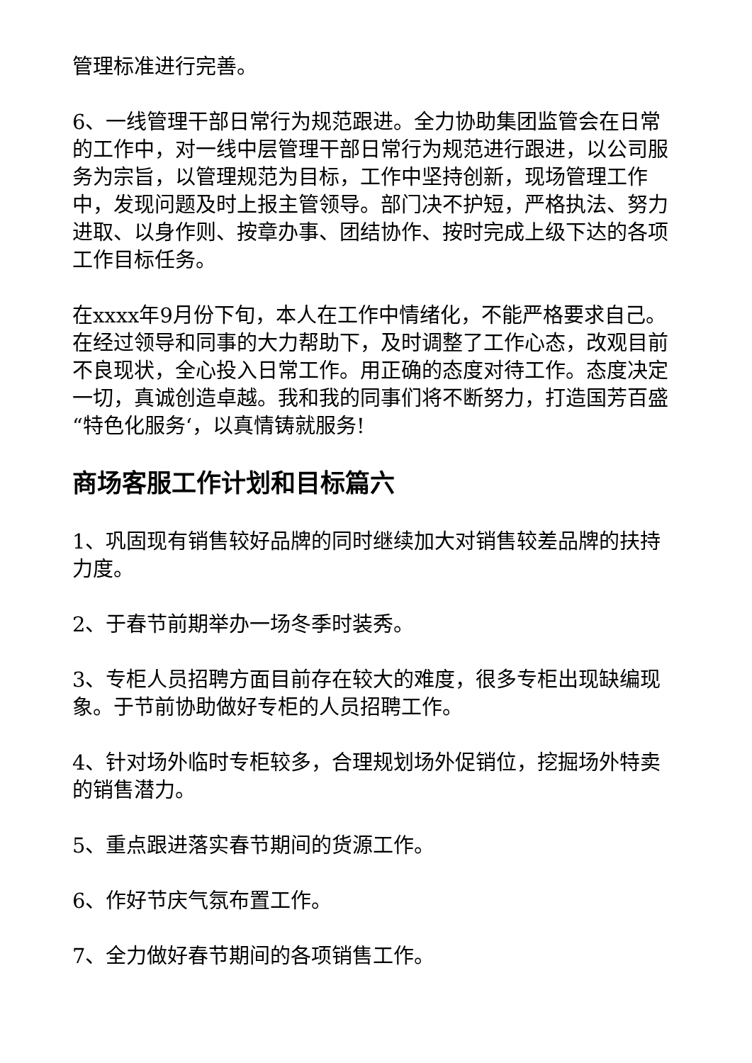管理标准进行完善。
6、一线管理干部日常行为规范跟进。全力协助集团监管会在日常的工作中，对一线中层管理干部日常行为规范进行跟进，以公司服务为宗旨，以管理规范为目标，工作中坚持创新，现场管理工作中，发现问题及时上报主管领导。部门决不护短，严格执法、努力进取、以身作则、按章办事、团结协作、按时完成上级下达的各项工作目标任务。
在xxxx年9月份下旬，本人在工作中情绪化，不能严格要求自己。在经过领导和同事的大力帮助下，及时调整了工作心态，改观目前不良现状，全心投入日常工作。用正确的态度对待工作。态度决定一切，真诚创造卓越。我和我的同事们将不断努力，打造国芳百盛“特色化服务‘，以真情铸就服务!
商场客服工作计划和目标篇六
1、巩固现有销售较好品牌的同时继续加大对销售较差品牌的扶持力度。
2、于春节前期举办一场冬季时装秀。
3、专柜人员招聘方面目前存在较大的难度，很多专柜出现缺编现象。于节前协助做好专柜的人员招聘工作。
4、针对场外临时专柜较多，合理规划场外促销位，挖掘场外特卖的销售潜力。
5、重点跟进落实春节期间的货源工作。
6、作好节庆气氛布置工作。
7、全力做好春节期间的各项销售工作。